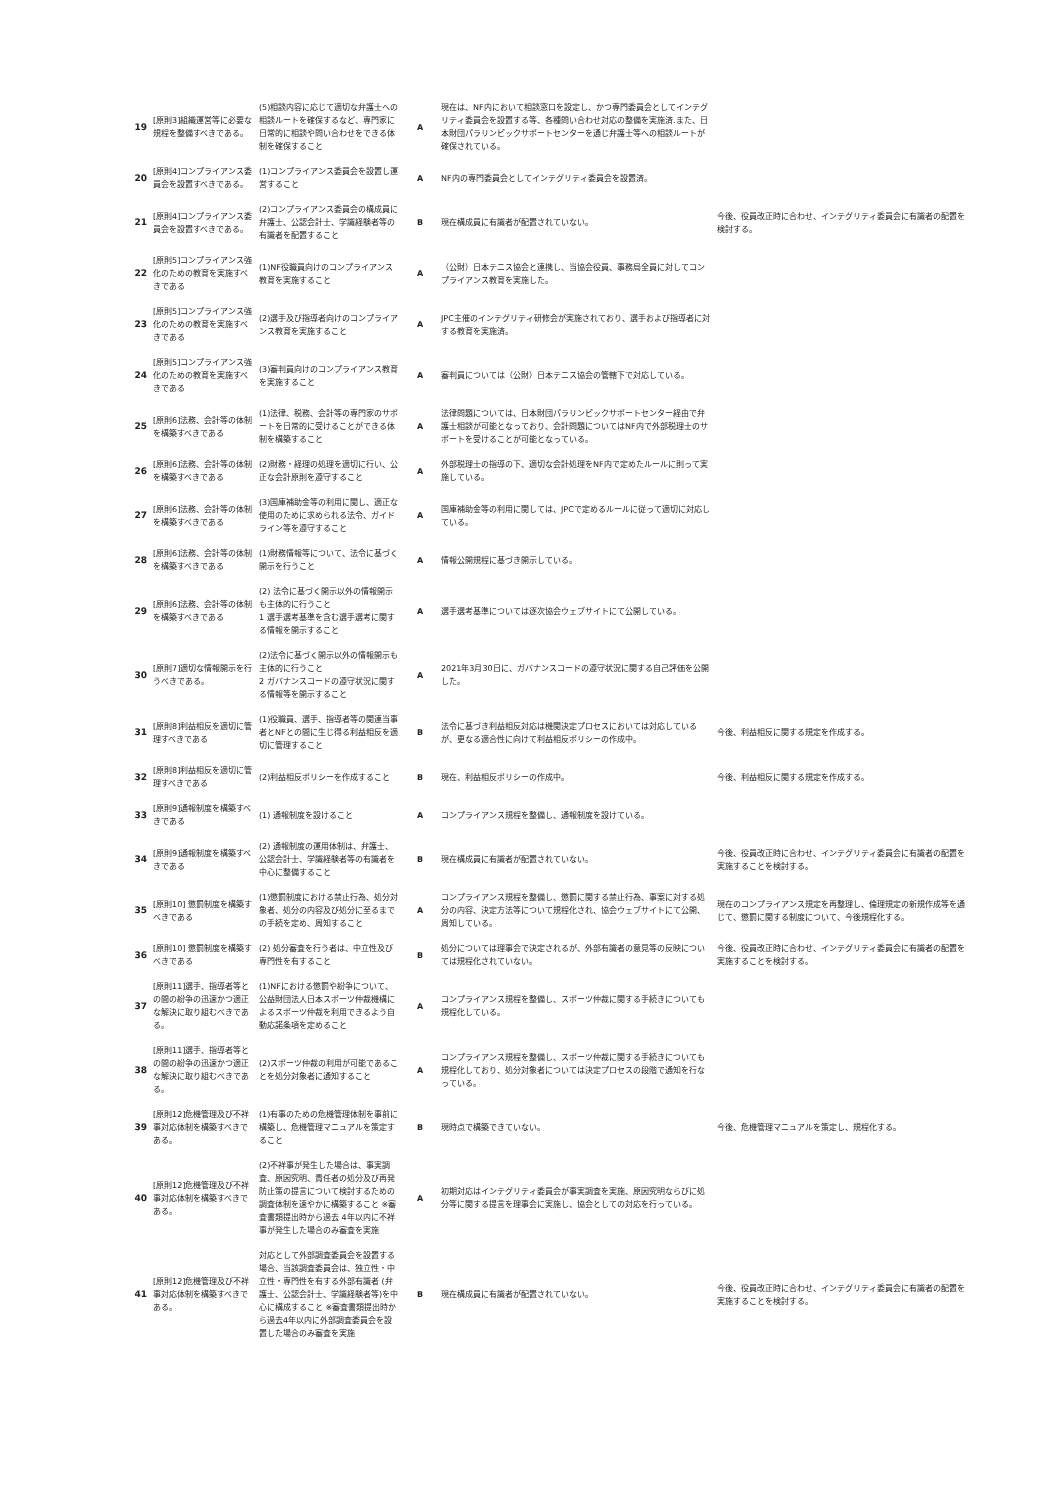| 19 | [原則3]組織運営等に必要な規程を整備すべきである。 | (5)相談内容に応じて適切な弁護士への相談ルートを確保するなど、専門家に日常的に相談や問い合わせをできる体制を確保すること | A | 現在は、NF内において相談窓口を設定し、かつ専門委員会としてインテグリティ委員会を設置する等、各種問い合わせ対応の整備を実施済.また、日本財団パラリンピックサポートセンターを通じ弁護士等への相談ルートが確保されている。 | |
| 20 | [原則4]コンプライアンス委員会を設置すべきである。 | (1)コンプライアンス委員会を設置し運営すること | A | NF内の専門委員会としてインテグリティ委員会を設置済。 | |
| 21 | [原則4]コンプライアンス委員会を設置すべきである。 | (2)コンプライアンス委員会の構成員に弁護士、公認会計士、学識経験者等の有識者を配置すること | B | 現在構成員に有識者が配置されていない。 | 今後、役員改正時に合わせ、インテグリティ委員会に有識者の配置を検討する。 |
| 22 | [原則5]コンプライアンス強化のための教育を実施すべきである | (1)NF役職員向けのコンプライアンス教育を実施すること | A | （公財）日本テニス協会と連携し、当協会役員、事務局全員に対してコンプライアンス教育を実施した。 | |
| 23 | [原則5]コンプライアンス強化のための教育を実施すべきである | (2)選手及び指導者向けのコンプライアンス教育を実施すること | A | JPC主催のインテグリティ研修会が実施されており、選手および指導者に対する教育を実施済。 | |
| 24 | [原則5]コンプライアンス強化のための教育を実施すべきである | (3)審判員向けのコンプライアンス教育を実施すること | A | 審判員については（公財）日本テニス協会の管轄下で対応している。 | |
| 25 | [原則6]法務、会計等の体制を構築すべきである | (1)法律、税務、会計等の専門家のサポートを日常的に受けることができる体制を構築すること | A | 法律問題については、日本財団パラリンピックサポートセンター経由で弁護士相談が可能となっており、会計問題についてはNF内で外部税理士のサポートを受けることが可能となっている。 | |
| 26 | [原則6]法務、会計等の体制を構築すべきである | (2)財務・経理の処理を適切に行い、公正な会計原則を遵守すること | A | 外部税理士の指導の下、適切な会計処理をNF内で定めたルールに則って実施している。 | |
| 27 | [原則6]法務、会計等の体制を構築すべきである | (3)国庫補助金等の利用に関し、適正な使用のために求められる法令、ガイドライン等を遵守すること | A | 国庫補助金等の利用に関しては、JPCで定めるルールに従って適切に対応している。 | |
| 28 | [原則6]法務、会計等の体制を構築すべきである | (1)財務情報等について、法令に基づく開示を行うこと | A | 情報公開規程に基づき開示している。 | |
| 29 | [原則6]法務、会計等の体制を構築すべきである | (2) 法令に基づく開示以外の情報開示も主体的に行うこと 1 選手選考基準を含む選手選考に関する情報を開示すること | A | 選手選考基準については逐次協会ウェブサイトにて公開している。 | |
| 30 | [原則7]適切な情報開示を行うべきである。 | (2)法令に基づく開示以外の情報開示も主体的に行うこと 2 ガバナンスコードの遵守状況に関する情報等を開示すること | A | 2021年3月30日に、ガバナンスコードの遵守状況に関する自己評価を公開した。 | |
| 31 | [原則8]利益相反を適切に管理すべきである | (1)役職員、選手、指導者等の関連当事者とNFとの間に生じ得る利益相反を適切に管理すること | B | 法令に基づき利益相反対応は機関決定プロセスにおいては対応しているが、更なる適合性に向けて利益相反ポリシーの作成中。 | 今後、利益相反に関する規定を作成する。 |
| 32 | [原則8]利益相反を適切に管理すべきである | (2)利益相反ポリシーを作成すること | B | 現在、利益相反ポリシーの作成中。 | 今後、利益相反に関する規定を作成する。 |
| 33 | [原則9]通報制度を構築すべきである | (1) 通報制度を設けること | A | コンプライアンス規程を整備し、通報制度を設けている。 | |
| 34 | [原則9]通報制度を構築すべきである | (2) 通報制度の運用体制は、弁護士、公認会計士、学識経験者等の有識者を中心に整備すること | B | 現在構成員に有識者が配置されていない。 | 今後、役員改正時に合わせ、インテグリティ委員会に有識者の配置を実施することを検討する。 |
| 35 | [原則10] 懲罰制度を構築すべきである | (1)懲罰制度における禁止行為、処分対象者、処分の内容及び処分に至るまでの手続を定め、周知すること | A | コンプライアンス規程を整備し、懲罰に関する禁止行為、事案に対する処分の内容、決定方法等について規程化され、協会ウェブサイトにて公開、周知している。 | 現在のコンプライアンス規定を再整理し、倫理規定の新規作成等を通じて、懲罰に関する制度について、今後規程化する。 |
| 36 | [原則10] 懲罰制度を構築すべきである | (2) 処分審査を行う者は、中立性及び専門性を有すること | B | 処分については理事会で決定されるが、外部有識者の意見等の反映については規程化されていない。 | 今後、役員改正時に合わせ、インテグリティ委員会に有識者の配置を実施することを検討する。 |
| 37 | [原則11]選手、指導者等との間の紛争の迅速かつ適正な解決に取り組むべきである。 | (1)NFにおける懲罰や紛争について、公益財団法人日本スポーツ仲裁機構によるスポーツ仲裁を利用できるよう自動応諾条項を定めること | A | コンプライアンス規程を整備し、スポーツ仲裁に関する手続きについても規程化している。 | |
| 38 | [原則11]選手、指導者等との間の紛争の迅速かつ適正な解決に取り組むべきである。 | (2)スポーツ仲裁の利用が可能であることを処分対象者に通知すること | A | コンプライアンス規程を整備し、スポーツ仲裁に関する手続きについても規程化しており、処分対象者については決定プロセスの段階で通知を行なっている。 | |
| 39 | [原則12]危機管理及び不祥事対応体制を構築すべきである。 | (1)有事のための危機管理体制を事前に構築し、危機管理マニュアルを策定すること | B | 現時点で構築できていない。 | 今後、危機管理マニュアルを策定し、規程化する。 |
| 40 | [原則12]危機管理及び不祥事対応体制を構築すべきである。 | (2)不祥事が発生した場合は、事実調査、原因究明、責任者の処分及び再発防止策の提言について検討するための調査体制を速やかに構築すること ※審査書類提出時から過去 4年以内に不祥事が発生した場合のみ審査を実施 | A | 初期対応はインテグリティ委員会が事実調査を実施、原因究明ならびに処分等に関する提言を理事会に実施し、協会としての対応を行っている。 | |
| 41 | [原則12]危機管理及び不祥事対応体制を構築すべきである。 | 対応として外部調査委員会を設置する場合、当該調査委員会は、独立性・中立性・専門性を有する外部有識者 (弁護士、公認会計士、学識経験者等)を中心に構成すること ※審査書類提出時から過去4年以内に外部調査委員会を設置した場合のみ審査を実施 | B | 現在構成員に有識者が配置されていない。 | 今後、役員改正時に合わせ、インテグリティ委員会に有識者の配置を実施することを検討する。 |